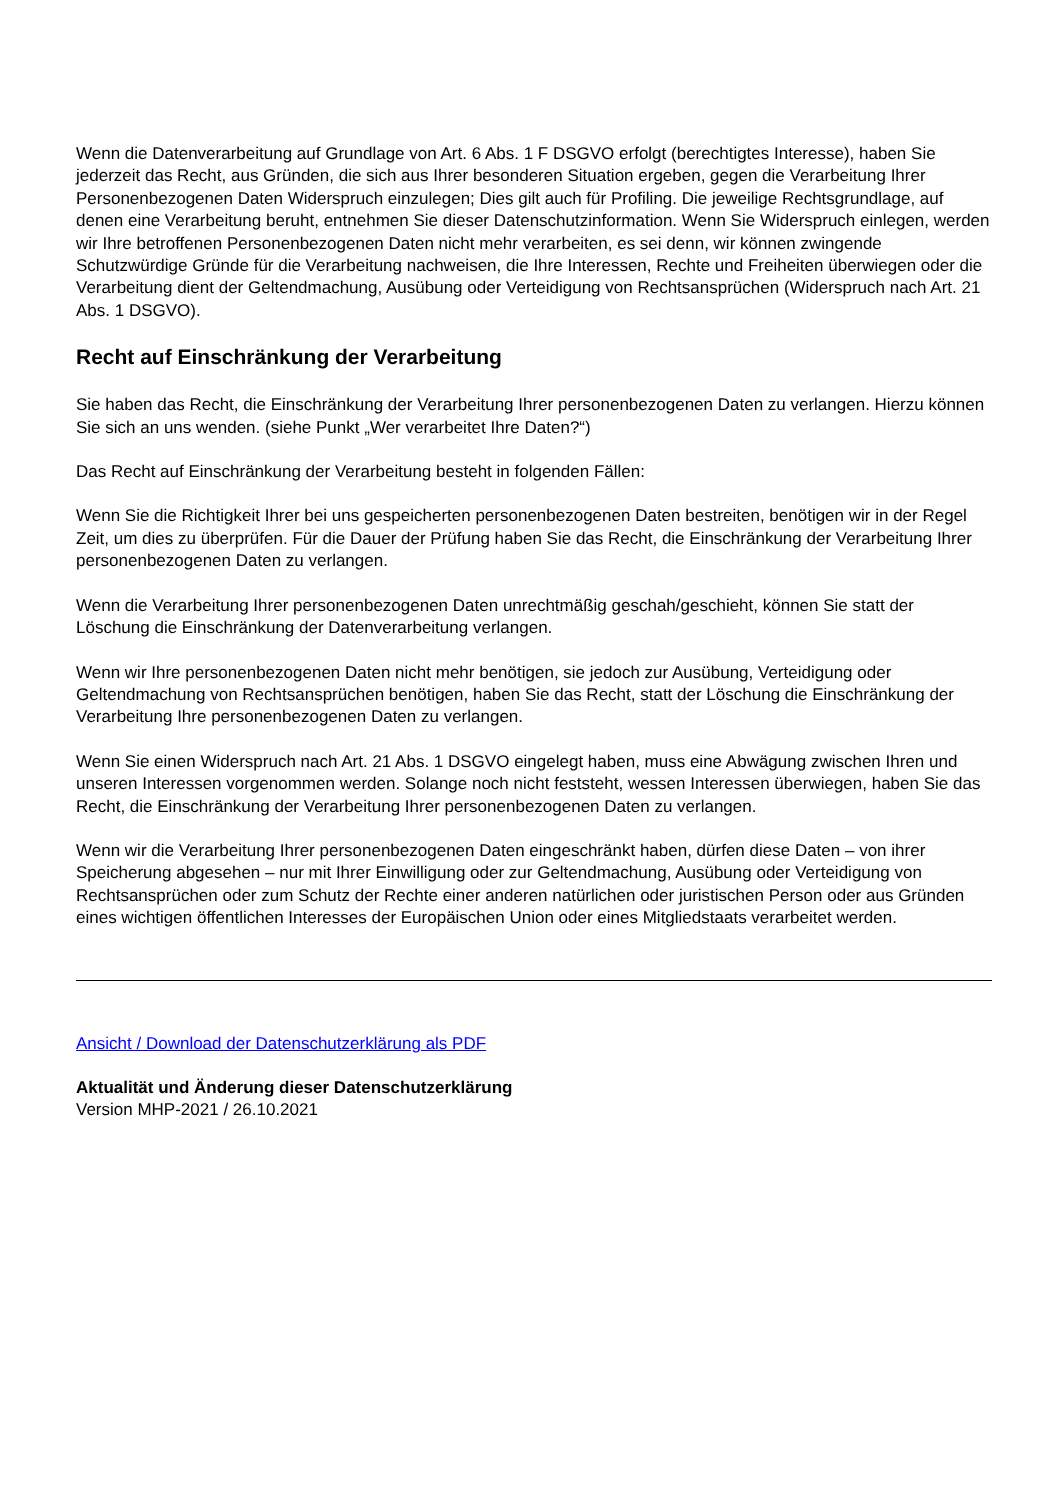Wenn die Datenverarbeitung auf Grundlage von Art. 6 Abs. 1 F DSGVO erfolgt (berechtigtes Interesse), haben Sie jederzeit das Recht, aus Gründen, die sich aus Ihrer besonderen Situation ergeben, gegen die Verarbeitung Ihrer Personenbezogenen Daten Widerspruch einzulegen; Dies gilt auch für Profiling. Die jeweilige Rechtsgrundlage, auf denen eine Verarbeitung beruht, entnehmen Sie dieser Datenschutzinformation. Wenn Sie Widerspruch einlegen, werden wir Ihre betroffenen Personenbezogenen Daten nicht mehr verarbeiten, es sei denn, wir können zwingende Schutzwürdige Gründe für die Verarbeitung nachweisen, die Ihre Interessen, Rechte und Freiheiten überwiegen oder die Verarbeitung dient der Geltendmachung, Ausübung oder Verteidigung von Rechtsansprüchen (Widerspruch nach Art. 21 Abs. 1 DSGVO).
Recht auf Einschränkung der Verarbeitung
Sie haben das Recht, die Einschränkung der Verarbeitung Ihrer personenbezogenen Daten zu verlangen. Hierzu können Sie sich an uns wenden. (siehe Punkt „Wer verarbeitet Ihre Daten?“)
Das Recht auf Einschränkung der Verarbeitung besteht in folgenden Fällen:
Wenn Sie die Richtigkeit Ihrer bei uns gespeicherten personenbezogenen Daten bestreiten, benötigen wir in der Regel Zeit, um dies zu überprüfen. Für die Dauer der Prüfung haben Sie das Recht, die Einschränkung der Verarbeitung Ihrer personenbezogenen Daten zu verlangen.
Wenn die Verarbeitung Ihrer personenbezogenen Daten unrechtmäßig geschah/geschieht, können Sie statt der Löschung die Einschränkung der Datenverarbeitung verlangen.
Wenn wir Ihre personenbezogenen Daten nicht mehr benötigen, sie jedoch zur Ausübung, Verteidigung oder Geltendmachung von Rechtsansprüchen benötigen, haben Sie das Recht, statt der Löschung die Einschränkung der Verarbeitung Ihre personenbezogenen Daten zu verlangen.
Wenn Sie einen Widerspruch nach Art. 21 Abs. 1 DSGVO eingelegt haben, muss eine Abwägung zwischen Ihren und unseren Interessen vorgenommen werden. Solange noch nicht feststeht, wessen Interessen überwiegen, haben Sie das Recht, die Einschränkung der Verarbeitung Ihrer personenbezogenen Daten zu verlangen.
Wenn wir die Verarbeitung Ihrer personenbezogenen Daten eingeschränkt haben, dürfen diese Daten – von ihrer Speicherung abgesehen – nur mit Ihrer Einwilligung oder zur Geltendmachung, Ausübung oder Verteidigung von Rechtsansprüchen oder zum Schutz der Rechte einer anderen natürlichen oder juristischen Person oder aus Gründen eines wichtigen öffentlichen Interesses der Europäischen Union oder eines Mitgliedstaats verarbeitet werden.
Ansicht / Download der Datenschutzerklärung als PDF
Aktualität und Änderung dieser Datenschutzerklärung
Version MHP-2021 / 26.10.2021